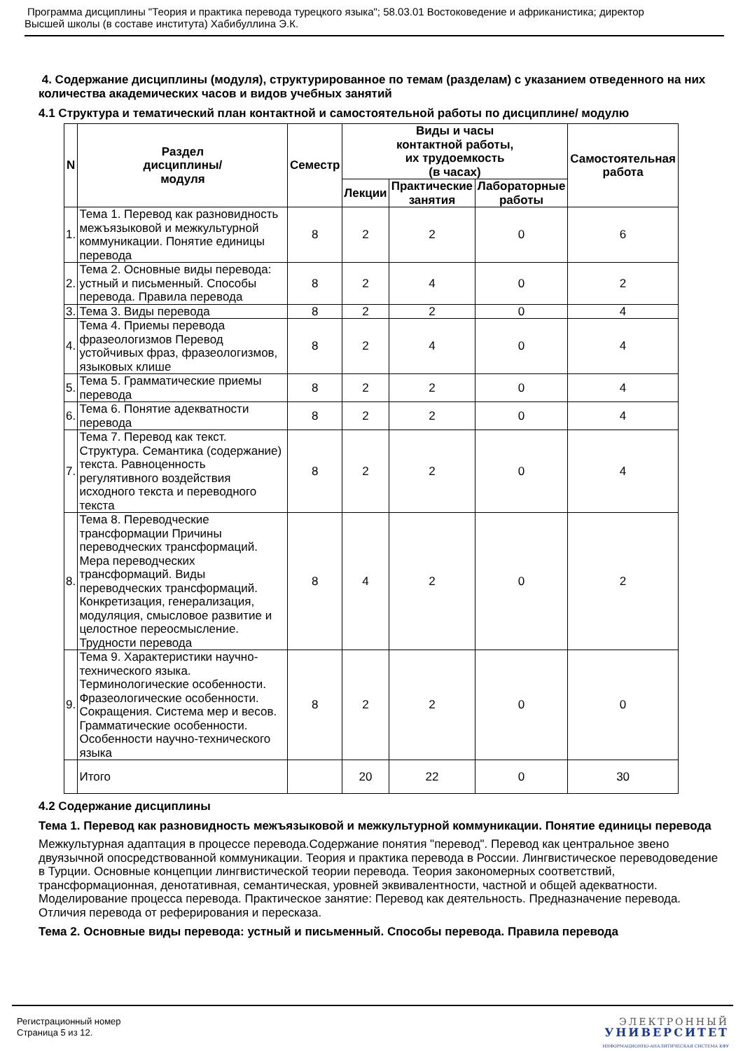Программа дисциплины "Теория и практика перевода турецкого языка"; 58.03.01 Востоковедение и африканистика; директор
Высшей школы (в составе института) Хабибуллина Э.К.
4. Содержание дисциплины (модуля), структурированное по темам (разделам) с указанием отведенного на них количества академических часов и видов учебных занятий
4.1 Структура и тематический план контактной и самостоятельной работы по дисциплине/ модулю
| N | Раздел дисциплины/ модуля | Семестр | Виды и часы контактной работы, их трудоемкость (в часах) | | | Самостоятельная работа |
| --- | --- | --- | --- | --- | --- | --- |
| | | | Лекции | Практические занятия | Лабораторные работы | |
| 1. | Тема 1. Перевод как разновидность межъязыковой и межкультурной коммуникации. Понятие единицы перевода | 8 | 2 | 2 | 0 | 6 |
| 2. | Тема 2. Основные виды перевода: устный и письменный. Способы перевода. Правила перевода | 8 | 2 | 4 | 0 | 2 |
| 3. | Тема 3. Виды перевода | 8 | 2 | 2 | 0 | 4 |
| 4. | Тема 4. Приемы перевода фразеологизмов Перевод устойчивых фраз, фразеологизмов, языковых клише | 8 | 2 | 4 | 0 | 4 |
| 5. | Тема 5. Грамматические приемы перевода | 8 | 2 | 2 | 0 | 4 |
| 6. | Тема 6. Понятие адекватности перевода | 8 | 2 | 2 | 0 | 4 |
| 7. | Тема 7. Перевод как текст. Структура. Семантика (содержание) текста. Равноценность регулятивного воздействия исходного текста и переводного текста | 8 | 2 | 2 | 0 | 4 |
| 8. | Тема 8. Переводческие трансформации Причины переводческих трансформаций. Мера переводческих трансформаций. Виды переводческих трансформаций. Конкретизация, генерализация, модуляция, смысловое развитие и целостное переосмысление. Трудности перевода | 8 | 4 | 2 | 0 | 2 |
| 9. | Тема 9. Характеристики научно-технического языка. Терминологические особенности. Фразеологические особенности. Сокращения. Система мер и весов. Грамматические особенности. Особенности научно-технического языка | 8 | 2 | 2 | 0 | 0 |
| | Итого | | 20 | 22 | 0 | 30 |
4.2 Содержание дисциплины
Тема 1. Перевод как разновидность межъязыковой и межкультурной коммуникации. Понятие единицы перевода
Межкультурная адаптация в процессе перевода.Содержание понятия "перевод". Перевод как центральное звено двуязычной опосредствованной коммуникации. Теория и практика перевода в России. Лингвистическое переводоведение в Турции. Основные концепции лингвистической теории перевода. Теория закономерных соответствий, трансформационная, денотативная, семантическая, уровней эквивалентности, частной и общей адекватности. Моделирование процесса перевода. Практическое занятие: Перевод как деятельность. Предназначение перевода. Отличия перевода от реферирования и пересказа.
Тема 2. Основные виды перевода: устный и письменный. Способы перевода. Правила перевода
Регистрационный номер
Страница 5 из 12.
ЭЛЕКТРОННЫЙ
УНИВЕРСИТЕТ
ИНФОРМАЦИОННО-АНАЛИТИЧЕСКАЯ СИСТЕМА КФУ